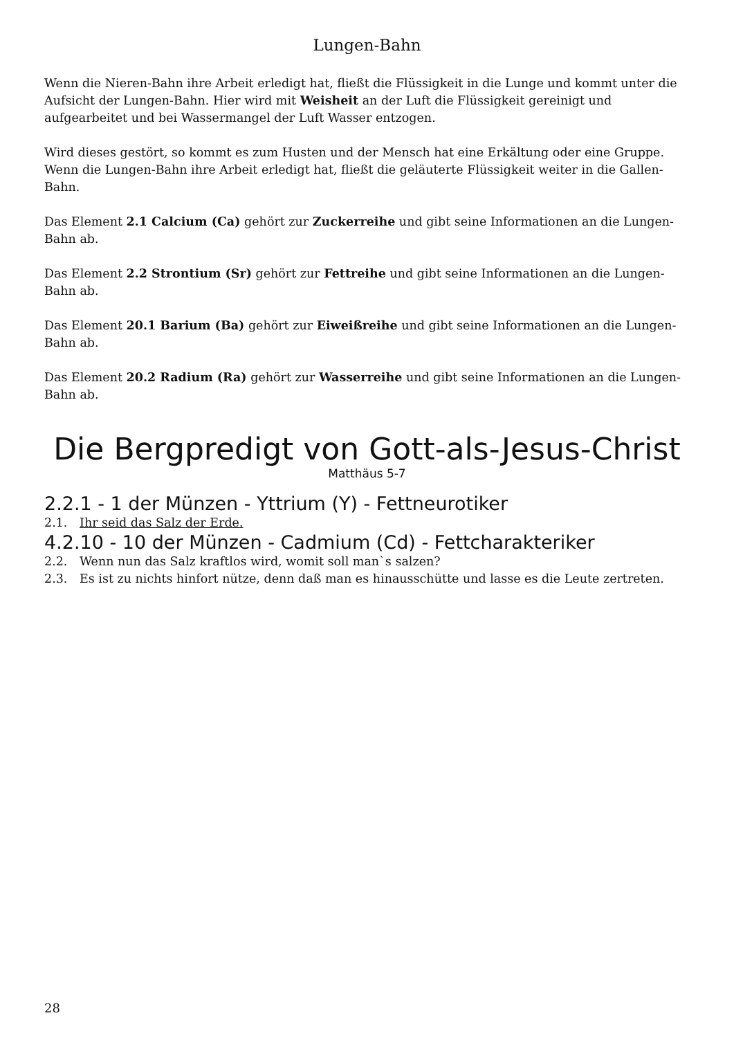Lungen-Bahn
Wenn die Nieren-Bahn ihre Arbeit erledigt hat, fließt die Flüssigkeit in die Lunge und kommt unter die Aufsicht der Lungen-Bahn. Hier wird mit Weisheit an der Luft die Flüssigkeit gereinigt und aufgearbeitet und bei Wassermangel der Luft Wasser entzogen.
Wird dieses gestört, so kommt es zum Husten und der Mensch hat eine Erkältung oder eine Gruppe. Wenn die Lungen-Bahn ihre Arbeit erledigt hat, fließt die geläuterte Flüssigkeit weiter in die Gallen-Bahn.
Das Element 2.1 Calcium (Ca) gehört zur Zuckerreihe und gibt seine Informationen an die Lungen-Bahn ab.
Das Element 2.2 Strontium (Sr) gehört zur Fettreihe und gibt seine Informationen an die Lungen-Bahn ab.
Das Element 20.1 Barium (Ba) gehört zur Eiweißreihe und gibt seine Informationen an die Lungen-Bahn ab.
Das Element 20.2 Radium (Ra) gehört zur Wasserreihe und gibt seine Informationen an die Lungen-Bahn ab.
Die Bergpredigt von Gott-als-Jesus-Christ
Matthäus 5-7
2.2.1 - 1 der Münzen - Yttrium (Y) - Fettneurotiker
2.1. Ihr seid das Salz der Erde.
4.2.10 - 10 der Münzen - Cadmium (Cd) - Fettcharakteriker
2.2. Wenn nun das Salz kraftlos wird, womit soll man`s salzen?
2.3. Es ist zu nichts hinfort nütze, denn daß man es hinausschütte und lasse es die Leute zertreten.
28